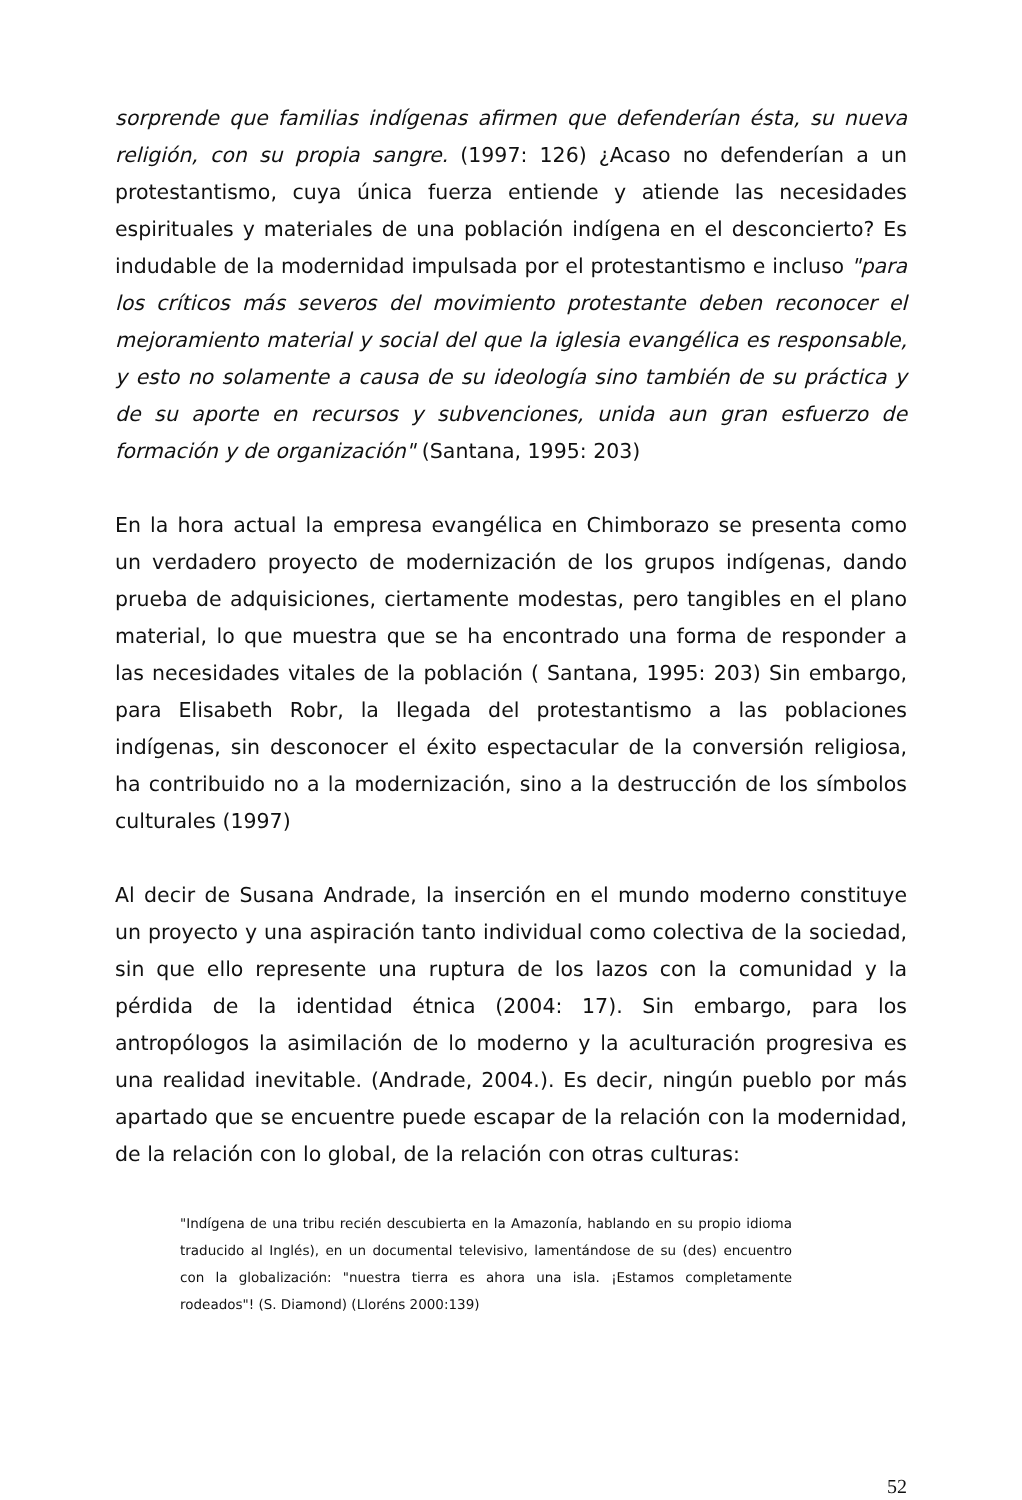sorprende que familias indígenas afirmen que defenderían ésta, su nueva religión, con su propia sangre. (1997: 126) ¿Acaso no defenderían a un protestantismo, cuya única fuerza entiende y atiende las necesidades espirituales y materiales de una población indígena en el desconcierto? Es indudable de la modernidad impulsada por el protestantismo e incluso "para los críticos más severos del movimiento protestante deben reconocer el mejoramiento material y social del que la iglesia evangélica es responsable, y esto no solamente a causa de su ideología sino también de su práctica y de su aporte en recursos y subvenciones, unida aun gran esfuerzo de formación y de organización" (Santana, 1995: 203)
En la hora actual la empresa evangélica en Chimborazo se presenta como un verdadero proyecto de modernización de los grupos indígenas, dando prueba de adquisiciones, ciertamente modestas, pero tangibles en el plano material, lo que muestra que se ha encontrado una forma de responder a las necesidades vitales de la población ( Santana, 1995: 203) Sin embargo, para Elisabeth Robr, la llegada del protestantismo a las poblaciones indígenas, sin desconocer el éxito espectacular de la conversión religiosa, ha contribuido no a la modernización, sino a la destrucción de los símbolos culturales (1997)
Al decir de Susana Andrade, la inserción en el mundo moderno constituye un proyecto y una aspiración tanto individual como colectiva de la sociedad, sin que ello represente una ruptura de los lazos con la comunidad y la pérdida de la identidad étnica (2004: 17). Sin embargo, para los antropólogos la asimilación de lo moderno y la aculturación progresiva es una realidad inevitable. (Andrade, 2004.). Es decir, ningún pueblo por más apartado que se encuentre puede escapar de la relación con la modernidad, de la relación con lo global, de la relación con otras culturas:
"Indígena de una tribu recién descubierta en la Amazonía, hablando en su propio idioma traducido al Inglés), en un documental televisivo, lamentándose de su (des) encuentro con la globalización: "nuestra tierra es ahora una isla. ¡Estamos completamente rodeados"! (S. Diamond) (Lloréns 2000:139)
52